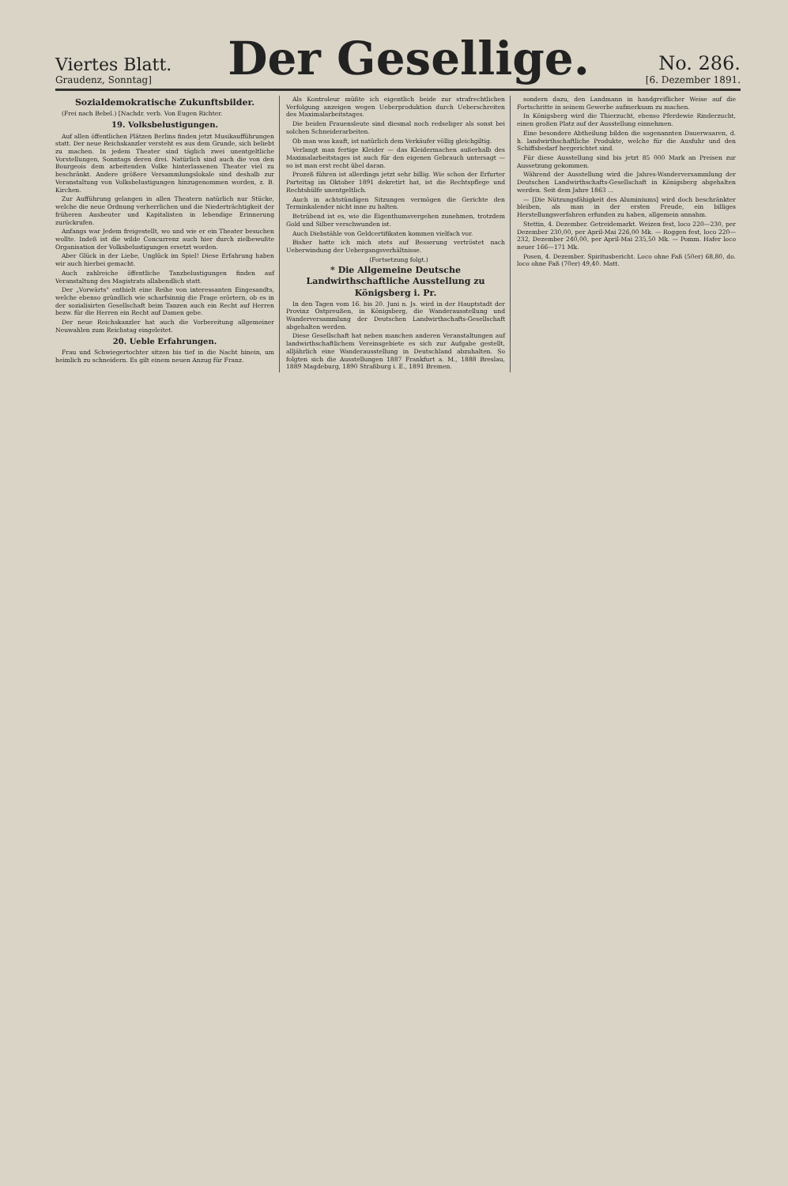Viertes Blatt.
Graudenz, Sonntag]
Der Gesellige.
No. 286.
[6. Dezember 1891.
Sozialdemokratische Zukunftsbilder.
(Frei nach Bebel.) [Nachdr. verb. Von Eugen Richter.
19. Volksbelustigungen.
Auf allen öffentlichen Plätzen Berlins finden jetzt Musikaufführungen statt. Der neue Reichskanzler versteht es aus dem Grunde, sich beliebt zu machen. In jedem Theater sind täglich zwei unentgeltliche Vorstellungen, Sonntags deren drei. Natürlich sind auch die von den Bourgeois dem arbeitenden Volke hinterlassenen Theater viel zu beschränkt. Andere größere Versammlungslokale sind deshalb zur Veranstaltung von Volksbelustigungen hinzugenommen worden, z. B. Kirchen.
Zur Aufführung gelangen in allen Theatern natürlich nur Stücke, welche die neue Ordnung verherrlichen und die Niederträchtigkeit der früheren Ausbeuter und Kapitalisten in lebendige Erinnerung zurückrufen.
Anfangs war Jedem freigestellt, wo und wie er ein Theater besuchen wollte. Indeß ist die wilde Concurrenz auch hier durch zielbewußte Organisation der Volksbelustigungen ersetzt worden.
Aber Glück in der Liebe, Unglück im Spiel! Diese Erfahrung haben wir auch hierbei gemacht.
Auch zahlreiche öffentliche Tanzbelustigungen finden auf Veranstaltung des Magistrats allabendlich statt.
Der „Vorwärts" enthielt eine Reihe von interessanten Eingesandts, welche ebenso gründlich wie scharfsinnig die Frage erörtern, ob es in der sozialisirten Gesellschaft beim Tanzen auch ein Recht auf Herren bezw. für die Herren ein Recht auf Damen gebe.
Der neue Reichskanzler hat auch die Vorbereitung allgemeiner Neuwahlen zum Reichstag eingeleitet.
20. Ueble Erfahrungen.
Frau und Schwiegertochter sitzen bis tief in die Nacht hinein, um heimlich zu schneidern. Es gilt einem neuen Anzug für Franz.
Als Kontroleur müßte ich eigentlich beide zur strafrechtlichen Verfolgung anzeigen wegen Ueberproduktion durch Ueberschreiten des Maximalarbeitstages.
Die beiden Frauensleute sind diesmal noch redseliger als sonst bei solchen Schneiderarbeiten.
Ob man was kauft, ist natürlich dem Verkäufer völlig gleichgiltig.
Verlangt man fertige Kleider — das Kleidermachen außerhalb des Maximalarbeitstages ist auch für den eigenen Gebrauch untersagt — so ist man erst recht übel daran.
Prozeß führen ist allerdings jetzt sehr billig. Wie schon der Erfurter Parteitag im Oktober 1891 dekretirt hat, ist die Rechtspflege und Rechtshülfe unentgeltlich.
Auch in achtstündigen Sitzungen vermögen die Gerichte den Terminkalender nicht inne zu halten.
Betrübend ist es, wie die Eigenthumsvergehen zunehmen, trotzdem Gold und Silber verschwunden ist.
Auch Diebstähle von Geldcertifikaten kommen vielfach vor.
Bisher hatte ich mich stets auf Besserung vertröstet nach Ueberwindung der Uebergangsverhältnisse.
(Fortsetzung folgt.)
* Die Allgemeine Deutsche Landwirthschaftliche Ausstellung zu Königsberg i. Pr.
In den Tagen vom 16. bis 20. Juni n. Js. wird in der Hauptstadt der Provinz Ostpreußen, in Königsberg, die Wanderausstellung und Wanderversammlung der Deutschen Landwirthschafts-Gesellschaft abgehalten werden.
Diese Gesellschaft hat neben manchen anderen Veranstaltungen auf landwirthschaftlichem Vereinsgebiete es sich zur Aufgabe gestellt, alljährlich eine Wanderausstellung in Deutschland abzuhalten. So folgten sich die Ausstellungen 1887 Frankfurt a. M., 1888 Breslau, 1889 Magdeburg, 1890 Straßburg i. E., 1891 Bremen.
sondern dazu, den Landmann in handgreiflicher Weise auf die Fortschritte in seinem Gewerbe aufmerksam zu machen.
In Königsberg wird die Thierzucht, ebenso Pferdewie Rinderzucht, einen großen Platz auf der Ausstellung einnehmen.
Eine besondere Abtheilung bilden die sogenannten Dauerwaaren, d. h. landwirthschaftliche Produkte, welche für die Ausfuhr und den Schiffsbedarf hergerichtet sind.
Für diese Ausstellung sind bis jetzt 85 000 Mark an Preisen zur Aussetzung gekommen.
Während der Ausstellung wird die Jahres-Wanderversammlung der Deutschen Landwirthschafts-Gesellschaft in Königsberg abgehalten werden. Seit dem Jahre 1863 ...
— [Die Nützungsfähigkeit des Aluminiums] wird doch beschränkter bleiben, als man in der ersten Freude, ein billiges Herstellungsverfahren erfunden zu haben, allgemein annahm.
Stettin, 4. Dezember. Getreidemarkt. Weizen fest, loco 220—230, per Dezember 230,00, per April-Mai 226,00 Mk. — Roggen fest, loco 220—232, Dezember 240,00, per April-Mai 235,50 Mk. — Pomm. Hafer loco neuer 166—171 Mk.
Posen, 4. Dezember. Spiritusbericht. Loco ohne Faß (50er) 68,80, do. loco ohne Faß (70er) 49,40. Matt.